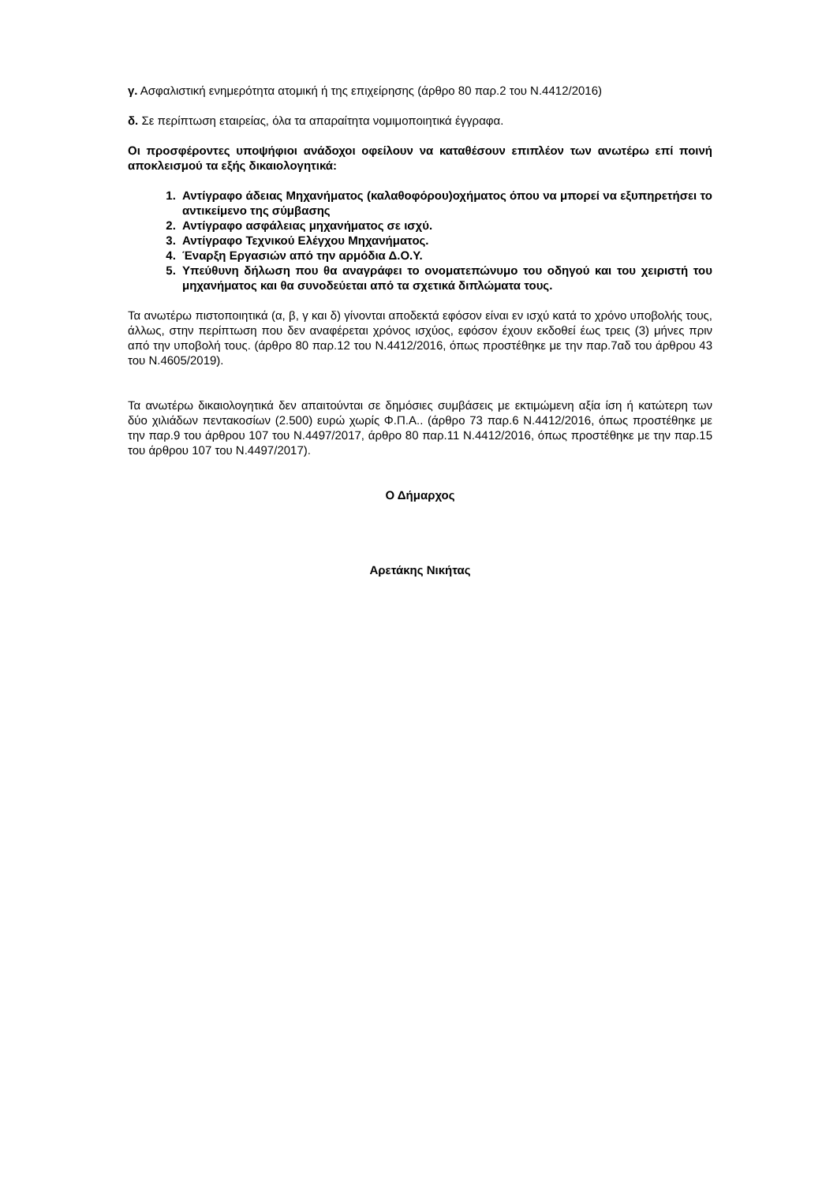γ. Ασφαλιστική ενημερότητα ατομική ή της επιχείρησης (άρθρο 80 παρ.2 του Ν.4412/2016)
δ. Σε περίπτωση εταιρείας, όλα τα απαραίτητα νομιμοποιητικά έγγραφα.
Οι προσφέροντες υποψήφιοι ανάδοχοι οφείλουν να καταθέσουν επιπλέον των ανωτέρω επί ποινή αποκλεισμού τα εξής δικαιολογητικά:
1. Αντίγραφο άδειας Μηχανήματος (καλαθοφόρου)οχήματος όπου να μπορεί να εξυπηρετήσει το αντικείμενο της σύμβασης
2. Αντίγραφο ασφάλειας μηχανήματος σε ισχύ.
3. Αντίγραφο Τεχνικού Ελέγχου Μηχανήματος.
4. Έναρξη Εργασιών από την αρμόδια Δ.Ο.Υ.
5. Υπεύθυνη δήλωση που θα αναγράφει το ονοματεπώνυμο του οδηγού και του χειριστή του μηχανήματος και θα συνοδεύεται από τα σχετικά διπλώματα τους.
Τα ανωτέρω πιστοποιητικά (α, β, γ και δ) γίνονται αποδεκτά εφόσον είναι εν ισχύ κατά το χρόνο υποβολής τους, άλλως, στην περίπτωση που δεν αναφέρεται χρόνος ισχύος, εφόσον έχουν εκδοθεί έως τρεις (3) μήνες πριν από την υποβολή τους. (άρθρο 80 παρ.12 του Ν.4412/2016, όπως προστέθηκε με την παρ.7αδ του άρθρου 43 του Ν.4605/2019).
Τα ανωτέρω δικαιολογητικά δεν απαιτούνται σε δημόσιες συμβάσεις με εκτιμώμενη αξία ίση ή κατώτερη των δύο χιλιάδων πεντακοσίων (2.500) ευρώ χωρίς Φ.Π.Α.. (άρθρο 73 παρ.6 Ν.4412/2016, όπως προστέθηκε με την παρ.9 του άρθρου 107 του Ν.4497/2017, άρθρο 80 παρ.11 Ν.4412/2016, όπως προστέθηκε με την παρ.15 του άρθρου 107 του Ν.4497/2017).
Ο Δήμαρχος
Αρετάκης Νικήτας